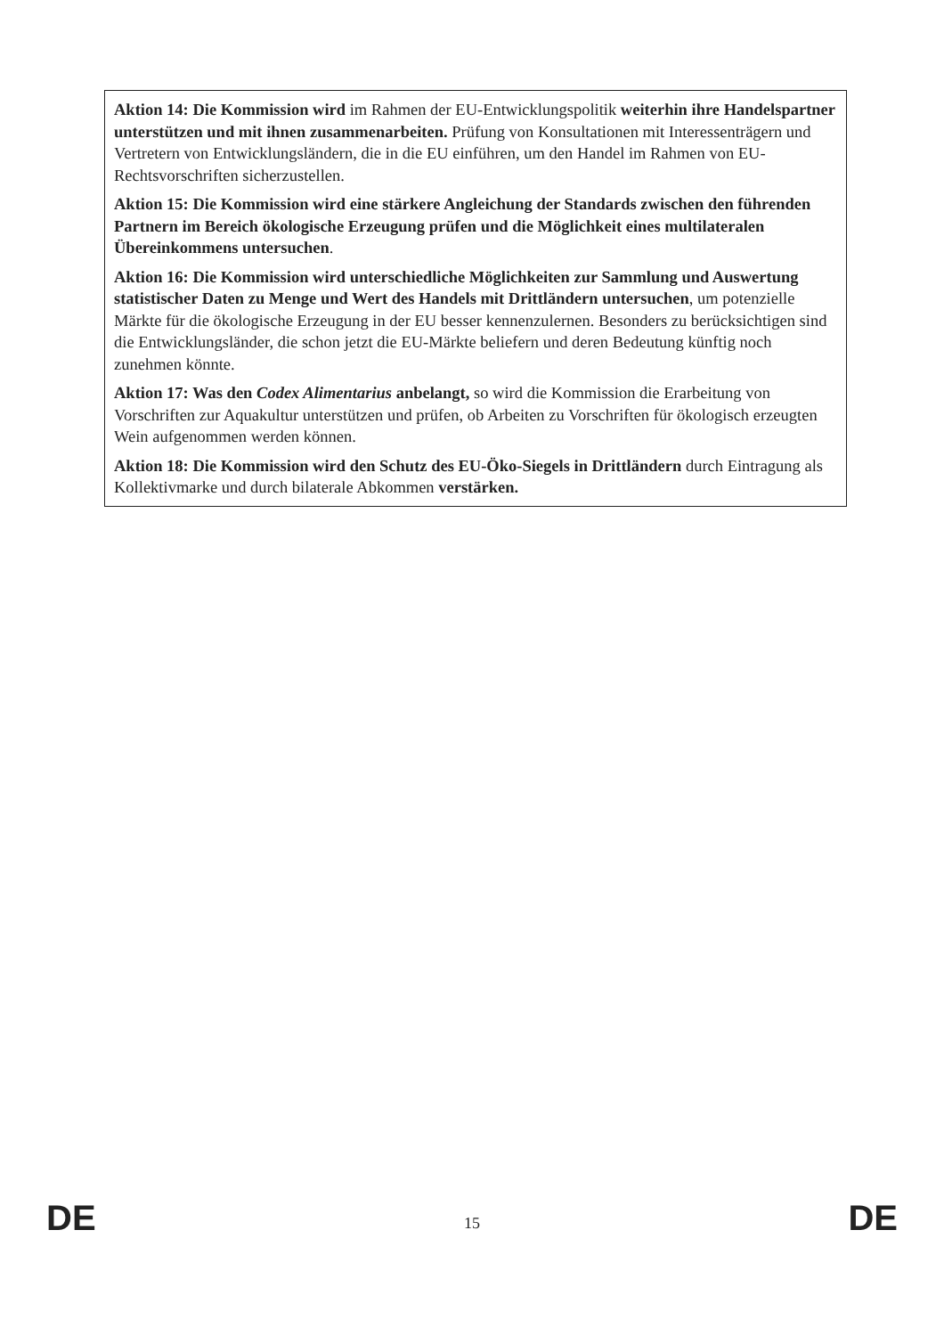Aktion 14: Die Kommission wird im Rahmen der EU-Entwicklungspolitik weiterhin ihre Handelspartner unterstützen und mit ihnen zusammenarbeiten. Prüfung von Konsultationen mit Interessenträgern und Vertretern von Entwicklungsländern, die in die EU einführen, um den Handel im Rahmen von EU-Rechtsvorschriften sicherzustellen.
Aktion 15: Die Kommission wird eine stärkere Angleichung der Standards zwischen den führenden Partnern im Bereich ökologische Erzeugung prüfen und die Möglichkeit eines multilateralen Übereinkommens untersuchen.
Aktion 16: Die Kommission wird unterschiedliche Möglichkeiten zur Sammlung und Auswertung statistischer Daten zu Menge und Wert des Handels mit Drittländern untersuchen, um potenzielle Märkte für die ökologische Erzeugung in der EU besser kennenzulernen. Besonders zu berücksichtigen sind die Entwicklungsländer, die schon jetzt die EU-Märkte beliefern und deren Bedeutung künftig noch zunehmen könnte.
Aktion 17: Was den Codex Alimentarius anbelangt, so wird die Kommission die Erarbeitung von Vorschriften zur Aquakultur unterstützen und prüfen, ob Arbeiten zu Vorschriften für ökologisch erzeugten Wein aufgenommen werden können.
Aktion 18: Die Kommission wird den Schutz des EU-Öko-Siegels in Drittländern durch Eintragung als Kollektivmarke und durch bilaterale Abkommen verstärken.
DE 15 DE